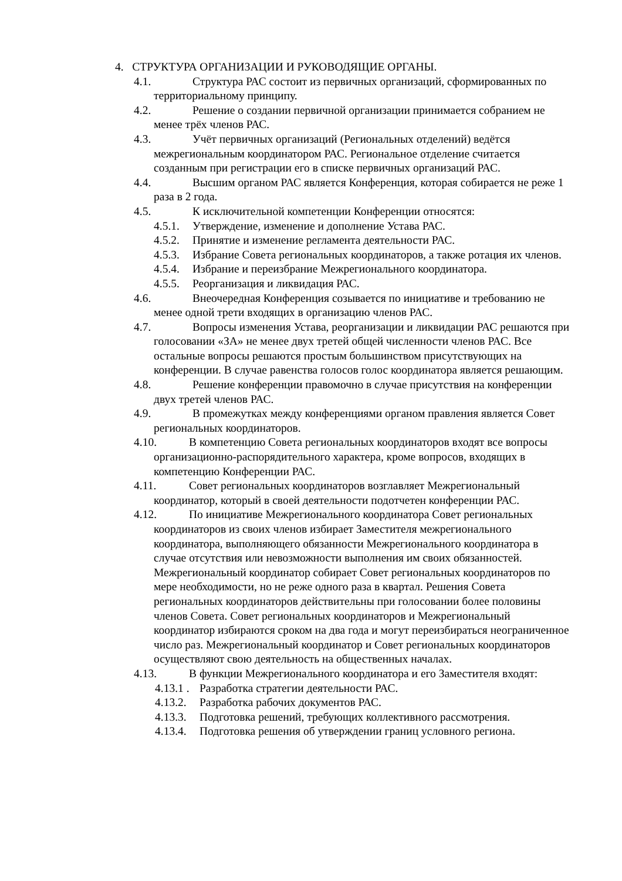4. СТРУКТУРА ОРГАНИЗАЦИИ И РУКОВОДЯЩИЕ ОРГАНЫ.
4.1. Структура РАС состоит из первичных организаций, сформированных по территориальному принципу.
4.2. Решение о создании первичной организации принимается собранием не менее трёх членов РАС.
4.3. Учёт первичных организаций (Региональных отделений) ведётся межрегиональным координатором РАС. Региональное отделение считается созданным при регистрации его в списке первичных организаций РАС.
4.4. Высшим органом РАС является Конференция, которая собирается не реже 1 раза в 2 года.
4.5. К исключительной компетенции Конференции относятся:
4.5.1. Утверждение, изменение и дополнение Устава РАС.
4.5.2. Принятие и изменение регламента деятельности РАС.
4.5.3. Избрание Совета региональных координаторов, а также ротация их членов.
4.5.4. Избрание и переизбрание Межрегионального координатора.
4.5.5. Реорганизация и ликвидация РАС.
4.6. Внеочередная Конференция созывается по инициативе и требованию не менее одной трети входящих в организацию членов РАС.
4.7. Вопросы изменения Устава, реорганизации и ликвидации РАС решаются при голосовании «ЗА» не менее двух третей общей численности членов РАС. Все остальные вопросы решаются простым большинством присутствующих на конференции. В случае равенства голосов голос координатора является решающим.
4.8. Решение конференции правомочно в случае присутствия на конференции двух третей членов РАС.
4.9. В промежутках между конференциями органом правления является Совет региональных координаторов.
4.10. В компетенцию Совета региональных координаторов входят все вопросы организационно-распорядительного характера, кроме вопросов, входящих в компетенцию Конференции РАС.
4.11. Совет региональных координаторов возглавляет Межрегиональный координатор, который в своей деятельности подотчетен конференции РАС.
4.12. По инициативе Межрегионального координатора Совет региональных координаторов из своих членов избирает Заместителя межрегионального координатора, выполняющего обязанности Межрегионального координатора в случае отсутствия или невозможности выполнения им своих обязанностей.
Межрегиональный координатор собирает Совет региональных координаторов по мере необходимости, но не реже одного раза в квартал. Решения Совета региональных координаторов действительны при голосовании более половины членов Совета. Совет региональных координаторов и Межрегиональный координатор избираются сроком на два года и могут переизбираться неограниченное число раз. Межрегиональный координатор и Совет региональных координаторов осуществляют свою деятельность на общественных началах.
4.13. В функции Межрегионального координатора и его Заместителя входят:
4.13.1 . Разработка стратегии деятельности РАС.
4.13.2. Разработка рабочих документов РАС.
4.13.3. Подготовка решений, требующих коллективного рассмотрения.
4.13.4. Подготовка решения об утверждении границ условного региона.